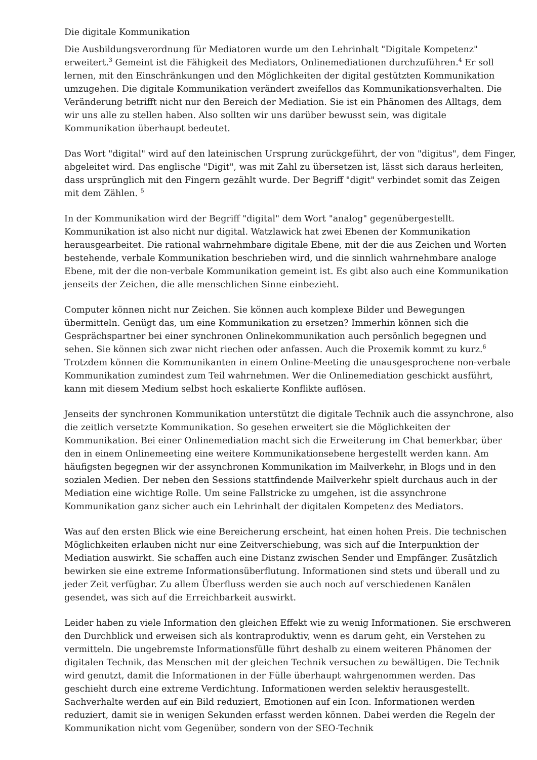Die digitale Kommunikation
Die Ausbildungsverordnung für Mediatoren wurde um den Lehrinhalt "Digitale Kompetenz" erweitert.<sup>3</sup> Gemeint ist die Fähigkeit des Mediators, Onlinemediationen durchzuführen.<sup>4</sup> Er soll lernen, mit den Einschränkungen und den Möglichkeiten der digital gestützten Kommunikation umzugehen. Die digitale Kommunikation verändert zweifellos das Kommunikationsverhalten. Die Veränderung betrifft nicht nur den Bereich der Mediation. Sie ist ein Phänomen des Alltags, dem wir uns alle zu stellen haben. Also sollten wir uns darüber bewusst sein, was digitale Kommunikation überhaupt bedeutet.
Das Wort "digital" wird auf den lateinischen Ursprung zurückgeführt, der von "digitus", dem Finger, abgeleitet wird. Das englische "Digit", was mit Zahl zu übersetzen ist, lässt sich daraus herleiten, dass ursprünglich mit den Fingern gezählt wurde. Der Begriff "digit" verbindet somit das Zeigen mit dem Zählen. <sup>5</sup>
In der Kommunikation wird der Begriff "digital" dem Wort "analog" gegenübergestellt. Kommunikation ist also nicht nur digital. Watzlawick hat zwei Ebenen der Kommunikation herausgearbeitet. Die rational wahrnehmbare digitale Ebene, mit der die aus Zeichen und Worten bestehende, verbale Kommunikation beschrieben wird, und die sinnlich wahrnehmbare analoge Ebene, mit der die non-verbale Kommunikation gemeint ist. Es gibt also auch eine Kommunikation jenseits der Zeichen, die alle menschlichen Sinne einbezieht.
Computer können nicht nur Zeichen. Sie können auch komplexe Bilder und Bewegungen übermitteln. Genügt das, um eine Kommunikation zu ersetzen? Immerhin können sich die Gesprächspartner bei einer synchronen Onlinekommunikation auch persönlich begegnen und sehen. Sie können sich zwar nicht riechen oder anfassen. Auch die Proxemik kommt zu kurz.<sup>6</sup> Trotzdem können die Kommunikanten in einem Online-Meeting die unausgesprochene non-verbale Kommunikation zumindest zum Teil wahrnehmen. Wer die Onlinemediation geschickt ausführt, kann mit diesem Medium selbst hoch eskalierte Konflikte auflösen.
Jenseits der synchronen Kommunikation unterstützt die digitale Technik auch die assynchrone, also die zeitlich versetzte Kommunikation. So gesehen erweitert sie die Möglichkeiten der Kommunikation. Bei einer Onlinemediation macht sich die Erweiterung im Chat bemerkbar, über den in einem Onlinemeeting eine weitere Kommunikationsebene hergestellt werden kann. Am häufigsten begegnen wir der assynchronen Kommunikation im Mailverkehr, in Blogs und in den sozialen Medien. Der neben den Sessions stattfindende Mailverkehr spielt durchaus auch in der Mediation eine wichtige Rolle. Um seine Fallstricke zu umgehen, ist die assynchrone Kommunikation ganz sicher auch ein Lehrinhalt der digitalen Kompetenz des Mediators.
Was auf den ersten Blick wie eine Bereicherung erscheint, hat einen hohen Preis. Die technischen Möglichkeiten erlauben nicht nur eine Zeitverschiebung, was sich auf die Interpunktion der Mediation auswirkt. Sie schaffen auch eine Distanz zwischen Sender und Empfänger. Zusätzlich bewirken sie eine extreme Informationsüberflutung. Informationen sind stets und überall und zu jeder Zeit verfügbar. Zu allem Überfluss werden sie auch noch auf verschiedenen Kanälen gesendet, was sich auf die Erreichbarkeit auswirkt.
Leider haben zu viele Information den gleichen Effekt wie zu wenig Informationen. Sie erschweren den Durchblick und erweisen sich als kontraproduktiv, wenn es darum geht, ein Verstehen zu vermitteln. Die ungebremste Informationsfülle führt deshalb zu einem weiteren Phänomen der digitalen Technik, das Menschen mit der gleichen Technik versuchen zu bewältigen. Die Technik wird genutzt, damit die Informationen in der Fülle überhaupt wahrgenommen werden. Das geschieht durch eine extreme Verdichtung. Informationen werden selektiv herausgestellt. Sachverhalte werden auf ein Bild reduziert, Emotionen auf ein Icon. Informationen werden reduziert, damit sie in wenigen Sekunden erfasst werden können. Dabei werden die Regeln der Kommunikation nicht vom Gegenüber, sondern von der SEO-Technik